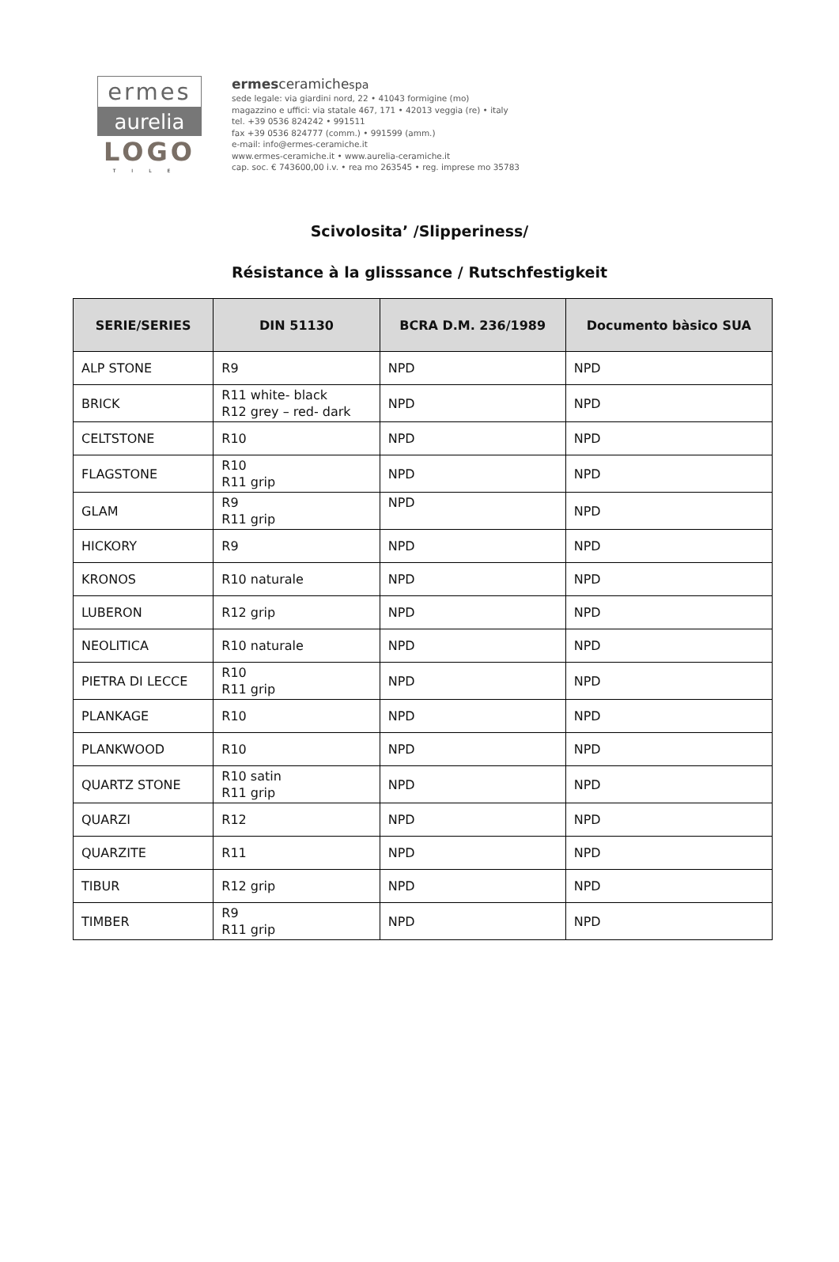ermes
aurelia
LOGO
TILE
ermesceramichespa
sede legale: via giardini nord, 22 • 41043 formigine (mo)
magazzino e uffici: via statale 467, 171 • 42013 veggia (re) • italy
tel. +39 0536 824242 • 991511
fax +39 0536 824777 (comm.) • 991599 (amm.)
e-mail: info@ermes-ceramiche.it
www.ermes-ceramiche.it • www.aurelia-ceramiche.it
cap. soc. € 743600,00 i.v. • rea mo 263545 • reg. imprese mo 35783
Scivolosita’ /Slipperiness/
Résistance à la glisssance / Rutschfestigkeit
| SERIE/SERIES | DIN 51130 | BCRA D.M. 236/1989 | Documento bàsico SUA |
| --- | --- | --- | --- |
| ALP STONE | R9 | NPD | NPD |
| BRICK | R11 white- black R12 grey – red- dark | NPD | NPD |
| CELTSTONE | R10 | NPD | NPD |
| FLAGSTONE | R10 R11 grip | NPD | NPD |
| GLAM | R9 R11 grip | NPD | NPD |
| HICKORY | R9 | NPD | NPD |
| KRONOS | R10 naturale | NPD | NPD |
| LUBERON | R12 grip | NPD | NPD |
| NEOLITICA | R10 naturale | NPD | NPD |
| PIETRA DI LECCE | R10 R11 grip | NPD | NPD |
| PLANKAGE | R10 | NPD | NPD |
| PLANKWOOD | R10 | NPD | NPD |
| QUARTZ STONE | R10 satin R11 grip | NPD | NPD |
| QUARZI | R12 | NPD | NPD |
| QUARZITE | R11 | NPD | NPD |
| TIBUR | R12 grip | NPD | NPD |
| TIMBER | R9 R11 grip | NPD | NPD |